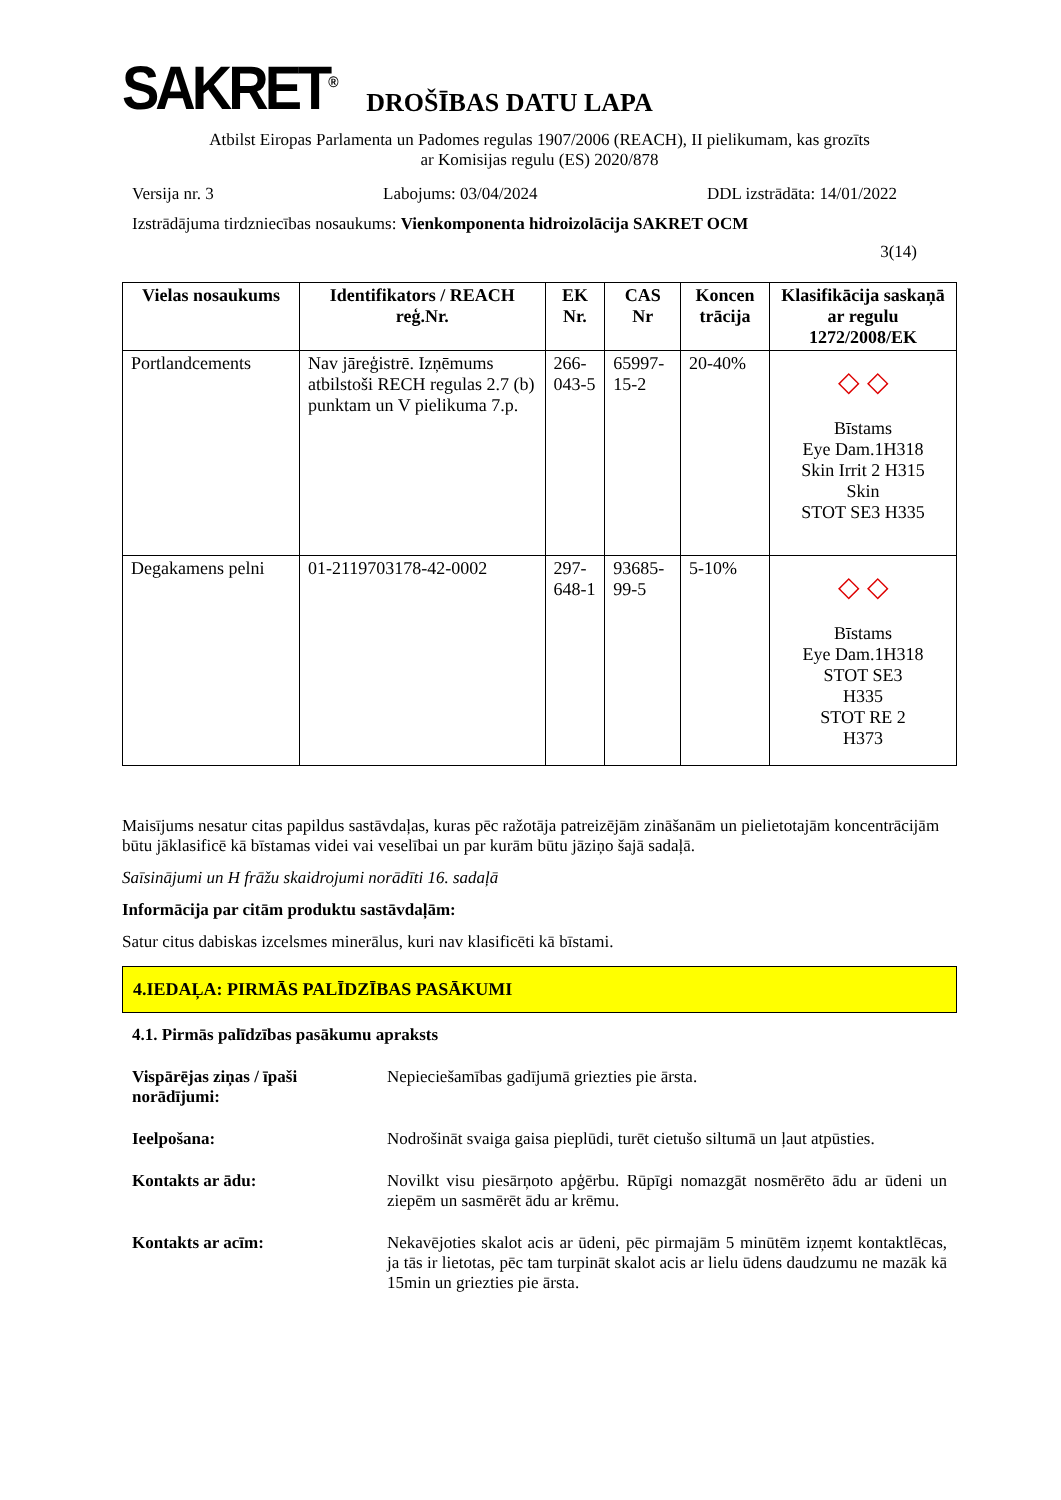SAKRET<sup>®</sup> DROŠĪBAS DATU LAPA
Atbilst Eiropas Parlamenta un Padomes regulas 1907/2006 (REACH), II pielikumam, kas grozīts
ar Komisijas regulu (ES) 2020/878
Versija nr. 3 Labojums: 03/04/2024 DDL izstrādāta: 14/01/2022
Izstrādājuma tirdzniecības nosaukums: Vienkomponenta hidroizolācija SAKRET OCM
3(14)
| Vielas nosaukums | Identifikators / REACH reģ.Nr. | EK Nr. | CAS Nr | Koncen trācija | Klasifikācija saskaņā ar regulu 1272/2008/EK |
| --- | --- | --- | --- | --- | --- |
| Portlandcements | Nav jāreģistrē. Izņēmums atbilstoši RECH regulas 2.7 (b) punktam un V pielikuma 7.p. | 266-043-5 | 65997-15-2 | 20-40% | ◇ ◇ Bīstams Eye Dam.1H318 Skin Irrit 2 H315 Skin STOT SE3 H335 |
| Degakamens pelni | 01-2119703178-42-0002 | 297-648-1 | 93685-99-5 | 5-10% | ◇ ◇ Bīstams Eye Dam.1H318 STOT SE3 H335 STOT RE 2 H373 |
Maisījums nesatur citas papildus sastāvdaļas, kuras pēc ražotāja patreizējām zināšanām un pielietotajām koncentrācijām būtu jāklasificē kā bīstamas videi vai veselībai un par kurām būtu jāziņo šajā sadaļā.
Saīsinājumi un H frāžu skaidrojumi norādīti 16. sadaļā
Informācija par citām produktu sastāvdaļām:
Satur citus dabiskas izcelsmes minerālus, kuri nav klasificēti kā bīstami.
4.IEDAĻA: PIRMĀS PALĪDZĪBAS PASĀKUMI
4.1. Pirmās palīdzības pasākumu apraksts
Vispārējas ziņas / īpaši norādījumi:
Nepieciešamības gadījumā griezties pie ārsta.
Ieelpošana: Nodrošināt svaiga gaisa pieplūdi, turēt cietušo siltumā un ļaut atpūsties.
Kontakts ar ādu: Novilkt visu piesārņoto apģērbu. Rūpīgi nomazgāt nosmērēto ādu ar ūdeni un ziepēm un sasmērēt ādu ar krēmu.
Kontakts ar acīm: Nekavējoties skalot acis ar ūdeni, pēc pirmajām 5 minūtēm izņemt kontaktlēcas, ja tās ir lietotas, pēc tam turpināt skalot acis ar lielu ūdens daudzumu ne mazāk kā 15min un griezties pie ārsta.